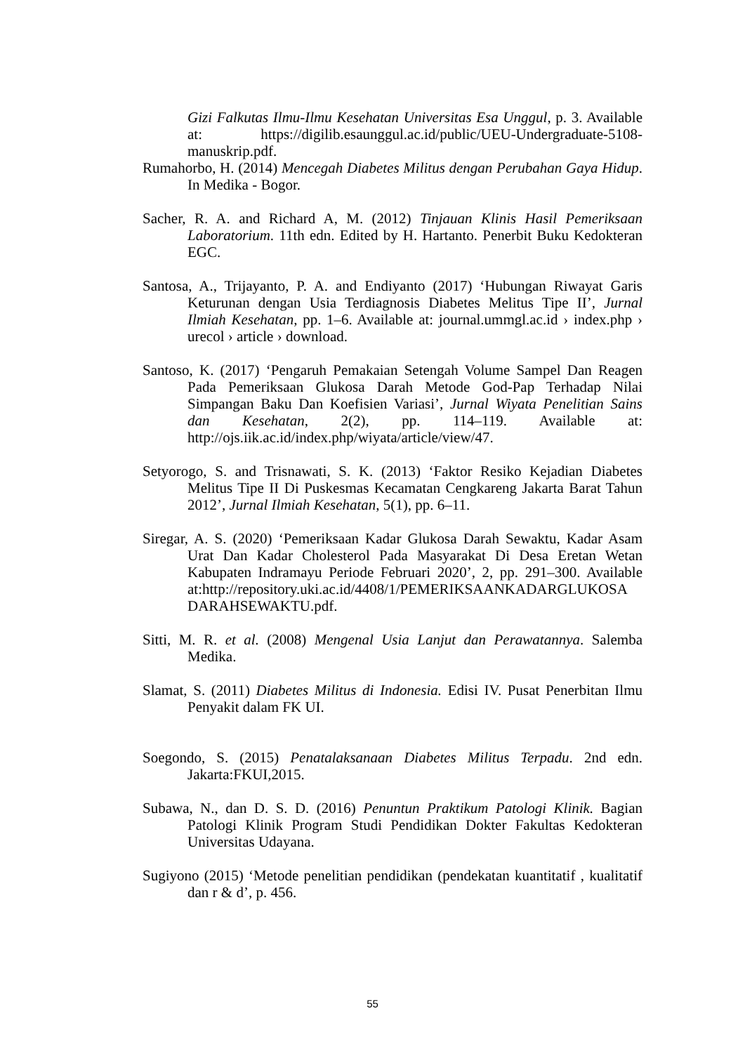Gizi Falkutas Ilmu-Ilmu Kesehatan Universitas Esa Unggul, p. 3. Available at: https://digilib.esaunggul.ac.id/public/UEU-Undergraduate-5108-manuskrip.pdf.
Rumahorbo, H. (2014) Mencegah Diabetes Militus dengan Perubahan Gaya Hidup. In Medika - Bogor.
Sacher, R. A. and Richard A, M. (2012) Tinjauan Klinis Hasil Pemeriksaan Laboratorium. 11th edn. Edited by H. Hartanto. Penerbit Buku Kedokteran EGC.
Santosa, A., Trijayanto, P. A. and Endiyanto (2017) ‘Hubungan Riwayat Garis Keturunan dengan Usia Terdiagnosis Diabetes Melitus Tipe II’, Jurnal Ilmiah Kesehatan, pp. 1–6. Available at: journal.ummgl.ac.id › index.php › urecol › article › download.
Santoso, K. (2017) ‘Pengaruh Pemakaian Setengah Volume Sampel Dan Reagen Pada Pemeriksaan Glukosa Darah Metode God-Pap Terhadap Nilai Simpangan Baku Dan Koefisien Variasi’, Jurnal Wiyata Penelitian Sains dan Kesehatan, 2(2), pp. 114–119. Available at: http://ojs.iik.ac.id/index.php/wiyata/article/view/47.
Setyorogo, S. and Trisnawati, S. K. (2013) ‘Faktor Resiko Kejadian Diabetes Melitus Tipe II Di Puskesmas Kecamatan Cengkareng Jakarta Barat Tahun 2012’, Jurnal Ilmiah Kesehatan, 5(1), pp. 6–11.
Siregar, A. S. (2020) ‘Pemeriksaan Kadar Glukosa Darah Sewaktu, Kadar Asam Urat Dan Kadar Cholesterol Pada Masyarakat Di Desa Eretan Wetan Kabupaten Indramayu Periode Februari 2020’, 2, pp. 291–300. Available at:http://repository.uki.ac.id/4408/1/PEMERIKSAANKADARGLUKOSA DARAHSEWAKTU.pdf.
Sitti, M. R. et al. (2008) Mengenal Usia Lanjut dan Perawatannya. Salemba Medika.
Slamat, S. (2011) Diabetes Militus di Indonesia. Edisi IV. Pusat Penerbitan Ilmu Penyakit dalam FK UI.
Soegondo, S. (2015) Penatalaksanaan Diabetes Militus Terpadu. 2nd edn. Jakarta:FKUI,2015.
Subawa, N., dan D. S. D. (2016) Penuntun Praktikum Patologi Klinik. Bagian Patologi Klinik Program Studi Pendidikan Dokter Fakultas Kedokteran Universitas Udayana.
Sugiyono (2015) ‘Metode penelitian pendidikan (pendekatan kuantitatif , kualitatif dan r & d’, p. 456.
55